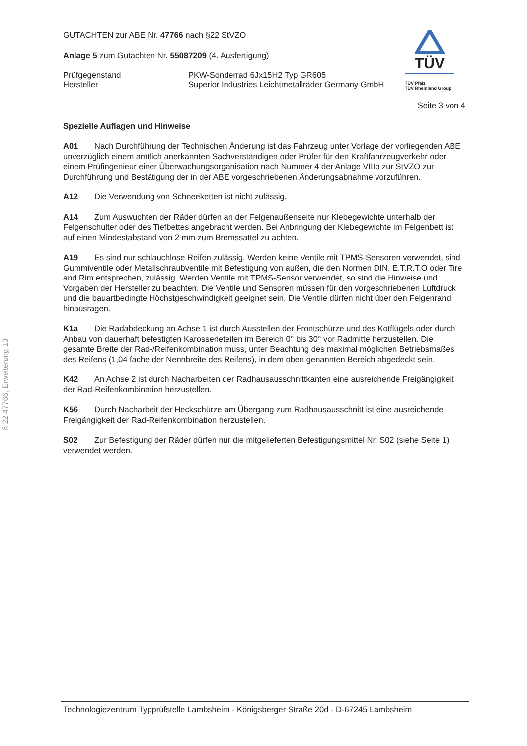§ 22 47766, Erweiterung 13
TÜV
TÜV Pfalz
TÜV Rheinland Group
GUTACHTEN zur ABE Nr. 47766 nach §22 StVZO
Anlage 5 zum Gutachten Nr. 55087209 (4. Ausfertigung)
Prüfgegenstand
Hersteller
PKW-Sonderrad 6Jx15H2 Typ GR605
Superior Industries Leichtmetallräder Germany GmbH
Seite 3 von 4
Spezielle Auflagen und Hinweise
A01 Nach Durchführung der Technischen Änderung ist das Fahrzeug unter Vorlage der vorliegenden ABE unverzüglich einem amtlich anerkannten Sachverständigen oder Prüfer für den Kraftfahrzeugverkehr oder einem Prüfingenieur einer Überwachungsorganisation nach Nummer 4 der Anlage VIIIb zur StVZO zur Durchführung und Bestätigung der in der ABE vorgeschriebenen Änderungsabnahme vorzuführen.
A12 Die Verwendung von Schneeketten ist nicht zulässig.
A14 Zum Auswuchten der Räder dürfen an der Felgenaußenseite nur Klebegewichte unterhalb der Felgenschulter oder des Tiefbettes angebracht werden. Bei Anbringung der Klebegewichte im Felgenbett ist auf einen Mindestabstand von 2 mm zum Bremssattel zu achten.
A19 Es sind nur schlauchlose Reifen zulässig. Werden keine Ventile mit TPMS-Sensoren verwendet, sind Gummiventile oder Metallschraubventile mit Befestigung von außen, die den Normen DIN, E.T.R.T.O oder Tire and Rim entsprechen, zulässig. Werden Ventile mit TPMS-Sensor verwendet, so sind die Hinweise und Vorgaben der Hersteller zu beachten. Die Ventile und Sensoren müssen für den vorgeschriebenen Luftdruck und die bauartbedingte Höchstgeschwindigkeit geeignet sein. Die Ventile dürfen nicht über den Felgenrand hinausragen.
K1a Die Radabdeckung an Achse 1 ist durch Ausstellen der Frontschürze und des Kotflügels oder durch Anbau von dauerhaft befestigten Karosserieteilen im Bereich 0° bis 30° vor Radmitte herzustellen. Die gesamte Breite der Rad-/Reifenkombination muss, unter Beachtung des maximal möglichen Betriebsmaßes des Reifens (1,04 fache der Nennbreite des Reifens), in dem oben genannten Bereich abgedeckt sein.
K42 An Achse 2 ist durch Nacharbeiten der Radhausausschnittkanten eine ausreichende Freigängigkeit der Rad-Reifenkombination herzustellen.
K56 Durch Nacharbeit der Heckschürze am Übergang zum Radhausausschnitt ist eine ausreichende Freigängigkeit der Rad-Reifenkombination herzustellen.
S02 Zur Befestigung der Räder dürfen nur die mitgelieferten Befestigungsmittel Nr. S02 (siehe Seite 1) verwendet werden.
Technologiezentrum Typprüfstelle Lambsheim - Königsberger Straße 20d - D-67245 Lambsheim